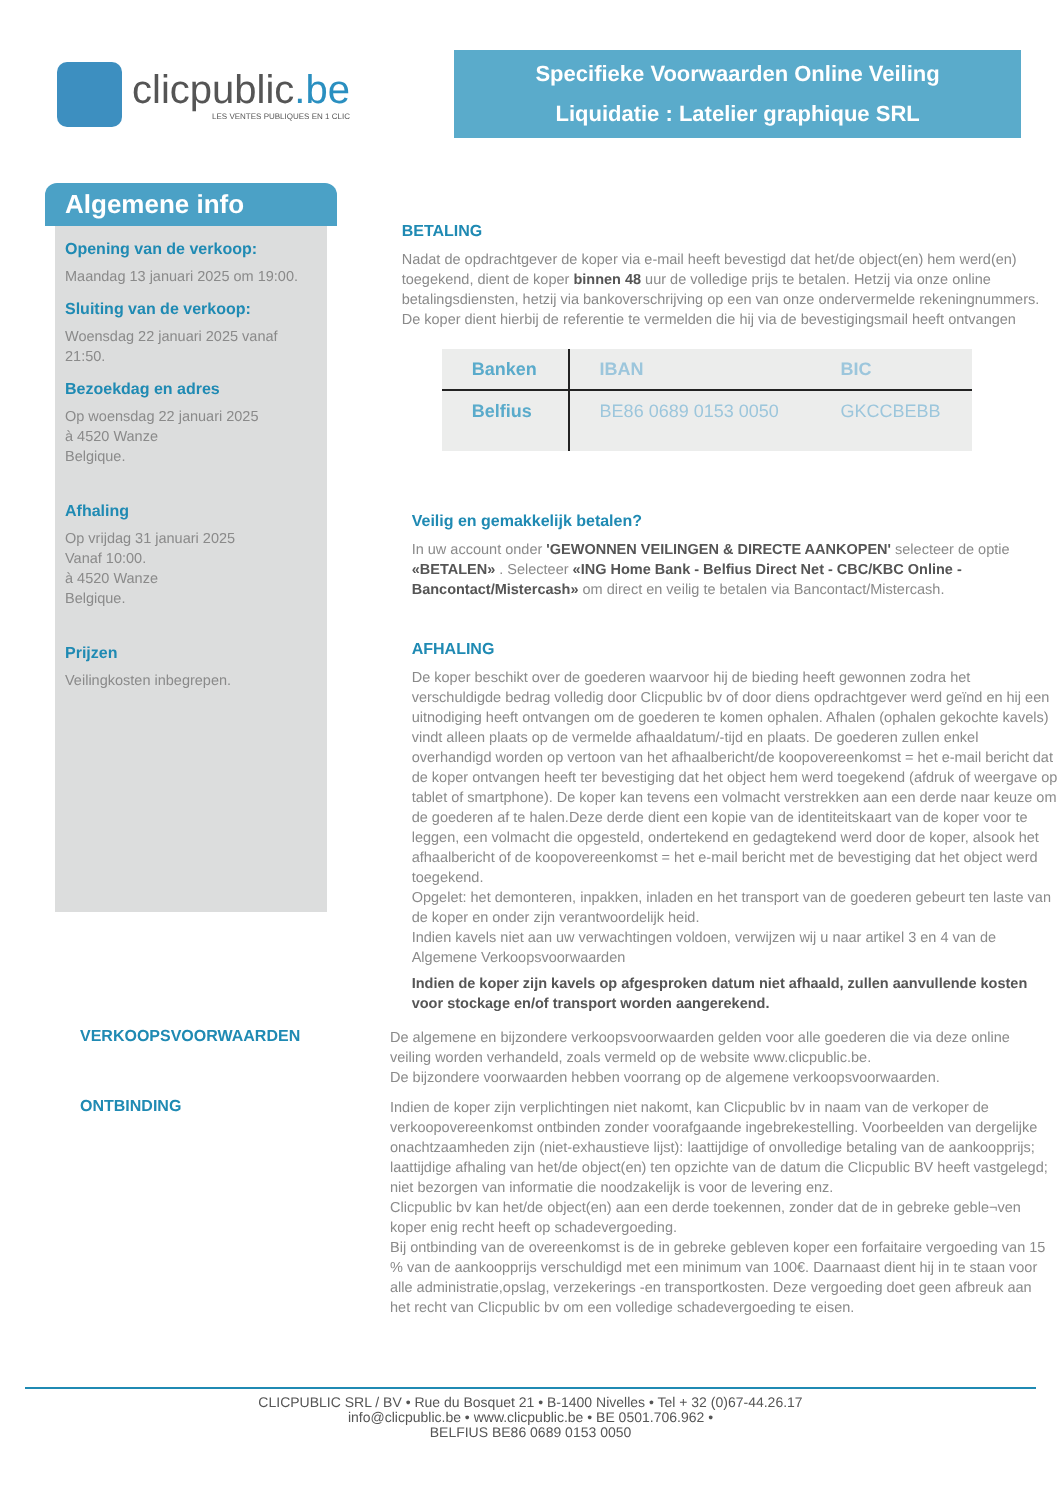clicpublic.be
LES VENTES PUBLIQUES EN 1 CLIC
Specifieke Voorwaarden Online Veiling
Liquidatie : Latelier graphique SRL
Algemene info
Opening van de verkoop:
Maandag 13 januari 2025 om 19:00.
Sluiting van de verkoop:
Woensdag 22 januari 2025 vanaf 21:50.
Bezoekdag en adres
Op woensdag 22 januari 2025
à 4520 Wanze
Belgique.
Afhaling
Op vrijdag 31 januari 2025
Vanaf 10:00.
à 4520 Wanze
Belgique.
Prijzen
Veilingkosten inbegrepen.
BETALING
Nadat de opdrachtgever de koper via e-mail heeft bevestigd dat het/de object(en) hem werd(en) toegekend, dient de koper binnen 48 uur de volledige prijs te betalen. Hetzij via onze online betalingsdiensten, hetzij via bankoverschrijving op een van onze ondervermelde rekeningnummers. De koper dient hierbij de referentie te vermelden die hij via de bevestigingsmail heeft ontvangen
| Banken | IBAN | BIC |
| --- | --- | --- |
| Belfius | BE86 0689 0153 0050 | GKCCBEBB |
Veilig en gemakkelijk betalen?
In uw account onder 'GEWONNEN VEILINGEN & DIRECTE AANKOPEN' selecteer de optie «BETALEN» . Selecteer «ING Home Bank - Belfius Direct Net - CBC/KBC Online - Bancontact/Mistercash» om direct en veilig te betalen via Bancontact/Mistercash.
AFHALING
De koper beschikt over de goederen waarvoor hij de bieding heeft gewonnen zodra het verschuldigde bedrag volledig door Clicpublic bv of door diens opdrachtgever werd geïnd en hij een uitnodiging heeft ontvangen om de goederen te komen ophalen. Afhalen (ophalen gekochte kavels) vindt alleen plaats op de vermelde afhaaldatum/-tijd en plaats. De goederen zullen enkel overhandigd worden op vertoon van het afhaalbericht/de koopovereenkomst = het e-mail bericht dat de koper ontvangen heeft ter bevestiging dat het object hem werd toegekend (afdruk of weergave op tablet of smartphone). De koper kan tevens een volmacht verstrekken aan een derde naar keuze om de goederen af te halen.Deze derde dient een kopie van de identiteitskaart van de koper voor te leggen, een volmacht die opgesteld, ondertekend en gedagtekend werd door de koper, alsook het afhaalbericht of de koopovereenkomst = het e-mail bericht met de bevestiging dat het object werd toegekend.
Opgelet: het demonteren, inpakken, inladen en het transport van de goederen gebeurt ten laste van de koper en onder zijn verantwoordelijk heid.
Indien kavels niet aan uw verwachtingen voldoen, verwijzen wij u naar artikel 3 en 4 van de Algemene Verkoopsvoorwaarden
Indien de koper zijn kavels op afgesproken datum niet afhaald, zullen aanvullende kosten voor stockage en/of transport worden aangerekend.
VERKOOPSVOORWAARDEN
De algemene en bijzondere verkoopsvoorwaarden gelden voor alle goederen die via deze online veiling worden verhandeld, zoals vermeld op de website www.clicpublic.be.
De bijzondere voorwaarden hebben voorrang op de algemene verkoopsvoorwaarden.
ONTBINDING
Indien de koper zijn verplichtingen niet nakomt, kan Clicpublic bv in naam van de verkoper de verkoopovereenkomst ontbinden zonder voorafgaande ingebrekestelling. Voorbeelden van dergelijke onachtzaamheden zijn (niet-exhaustieve lijst): laattijdige of onvolledige betaling van de aankoopprijs; laattijdige afhaling van het/de object(en) ten opzichte van de datum die Clicpublic BV heeft vastgelegd; niet bezorgen van informatie die noodzakelijk is voor de levering enz.
Clicpublic bv kan het/de object(en) aan een derde toekennen, zonder dat de in gebreke geble¬ven koper enig recht heeft op schadevergoeding.
Bij ontbinding van de overeenkomst is de in gebreke gebleven koper een forfaitaire vergoeding van 15 % van de aankoopprijs verschuldigd met een minimum van 100€. Daarnaast dient hij in te staan voor alle administratie,opslag, verzekerings -en transportkosten. Deze vergoeding doet geen afbreuk aan het recht van Clicpublic bv om een volledige schadevergoeding te eisen.
CLICPUBLIC SRL / BV • Rue du Bosquet 21 • B-1400 Nivelles • Tel + 32 (0)67-44.26.17
info@clicpublic.be • www.clicpublic.be • BE 0501.706.962 •
BELFIUS BE86 0689 0153 0050